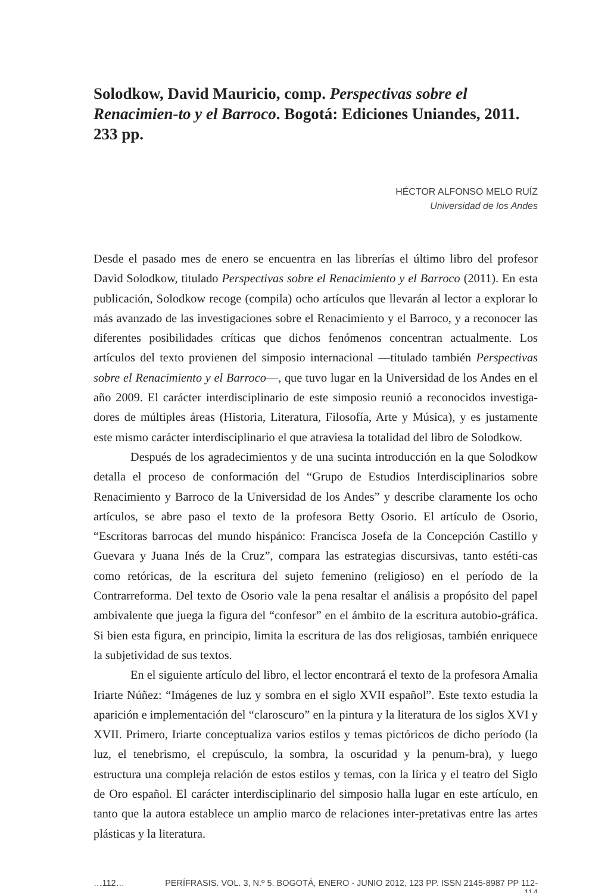Solodkow, David Mauricio, comp. Perspectivas sobre el Renacimien-to y el Barroco. Bogotá: Ediciones Uniandes, 2011. 233 pp.
HÉCTOR ALFONSO MELO RUÍZ
Universidad de los Andes
Desde el pasado mes de enero se encuentra en las librerías el último libro del profesor David Solodkow, titulado Perspectivas sobre el Renacimiento y el Barroco (2011). En esta publicación, Solodkow recoge (compila) ocho artículos que llevarán al lector a explorar lo más avanzado de las investigaciones sobre el Renacimiento y el Barroco, y a reconocer las diferentes posibilidades críticas que dichos fenómenos concentran actualmente. Los artículos del texto provienen del simposio internacional ––titulado también Perspectivas sobre el Renacimiento y el Barroco––, que tuvo lugar en la Universidad de los Andes en el año 2009. El carácter interdisciplinario de este simposio reunió a reconocidos investiga-dores de múltiples áreas (Historia, Literatura, Filosofía, Arte y Música), y es justamente este mismo carácter interdisciplinario el que atraviesa la totalidad del libro de Solodkow.
Después de los agradecimientos y de una sucinta introducción en la que Solodkow detalla el proceso de conformación del “Grupo de Estudios Interdisciplinarios sobre Renacimiento y Barroco de la Universidad de los Andes” y describe claramente los ocho artículos, se abre paso el texto de la profesora Betty Osorio. El artículo de Osorio, “Escritoras barrocas del mundo hispánico: Francisca Josefa de la Concepción Castillo y Guevara y Juana Inés de la Cruz”, compara las estrategias discursivas, tanto estéti-cas como retóricas, de la escritura del sujeto femenino (religioso) en el período de la Contrarreforma. Del texto de Osorio vale la pena resaltar el análisis a propósito del papel ambivalente que juega la figura del “confesor” en el ámbito de la escritura autobio-gráfica. Si bien esta figura, en principio, limita la escritura de las dos religiosas, también enriquece la subjetividad de sus textos.
En el siguiente artículo del libro, el lector encontrará el texto de la profesora Amalia Iriarte Núñez: “Imágenes de luz y sombra en el siglo XVII español”. Este texto estudia la aparición e implementación del “claroscuro” en la pintura y la literatura de los siglos XVI y XVII. Primero, Iriarte conceptualiza varios estilos y temas pictóricos de dicho período (la luz, el tenebrismo, el crepúsculo, la sombra, la oscuridad y la penum-bra), y luego estructura una compleja relación de estos estilos y temas, con la lírica y el teatro del Siglo de Oro español. El carácter interdisciplinario del simposio halla lugar en este artículo, en tanto que la autora establece un amplio marco de relaciones inter-pretativas entre las artes plásticas y la literatura.
…112… PERÍFRASIS. VOL. 3, N.º 5. BOGOTÁ, ENERO - JUNIO 2012, 123 PP. ISSN 2145-8987 PP 112-114